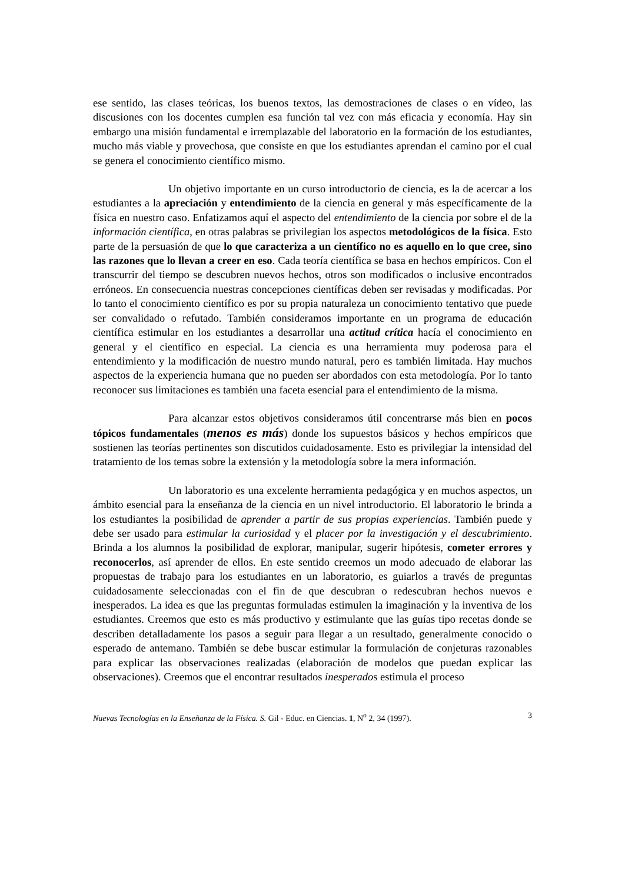ese sentido, las clases teóricas, los buenos textos, las demostraciones de clases o en vídeo, las discusiones con los docentes cumplen esa función tal vez con más eficacia y economía. Hay sin embargo una misión fundamental e irremplazable del laboratorio en la formación de los estudiantes, mucho más viable y provechosa, que consiste en que los estudiantes aprendan el camino por el cual se genera el conocimiento científico mismo.
Un objetivo importante en un curso introductorio de ciencia, es la de acercar a los estudiantes a la apreciación y entendimiento de la ciencia en general y más específicamente de la física en nuestro caso. Enfatizamos aquí el aspecto del entendimiento de la ciencia por sobre el de la información científica, en otras palabras se privilegian los aspectos metodológicos de la física. Esto parte de la persuasión de que lo que caracteriza a un científico no es aquello en lo que cree, sino las razones que lo llevan a creer en eso. Cada teoría científica se basa en hechos empíricos. Con el transcurrir del tiempo se descubren nuevos hechos, otros son modificados o inclusive encontrados erróneos. En consecuencia nuestras concepciones científicas deben ser revisadas y modificadas. Por lo tanto el conocimiento científico es por su propia naturaleza un conocimiento tentativo que puede ser convalidado o refutado. También consideramos importante en un programa de educación científica estimular en los estudiantes a desarrollar una actitud crítica hacía el conocimiento en general y el científico en especial. La ciencia es una herramienta muy poderosa para el entendimiento y la modificación de nuestro mundo natural, pero es también limitada. Hay muchos aspectos de la experiencia humana que no pueden ser abordados con esta metodología. Por lo tanto reconocer sus limitaciones es también una faceta esencial para el entendimiento de la misma.
Para alcanzar estos objetivos consideramos útil concentrarse más bien en pocos tópicos fundamentales (menos es más) donde los supuestos básicos y hechos empíricos que sostienen las teorías pertinentes son discutidos cuidadosamente. Esto es privilegiar la intensidad del tratamiento de los temas sobre la extensión y la metodología sobre la mera información.
Un laboratorio es una excelente herramienta pedagógica y en muchos aspectos, un ámbito esencial para la enseñanza de la ciencia en un nivel introductorio. El laboratorio le brinda a los estudiantes la posibilidad de aprender a partir de sus propias experiencias. También puede y debe ser usado para estimular la curiosidad y el placer por la investigación y el descubrimiento. Brinda a los alumnos la posibilidad de explorar, manipular, sugerir hipótesis, cometer errores y reconocerlos, así aprender de ellos. En este sentido creemos un modo adecuado de elaborar las propuestas de trabajo para los estudiantes en un laboratorio, es guiarlos a través de preguntas cuidadosamente seleccionadas con el fin de que descubran o redescubran hechos nuevos e inesperados. La idea es que las preguntas formuladas estimulen la imaginación y la inventiva de los estudiantes. Creemos que esto es más productivo y estimulante que las guías tipo recetas donde se describen detalladamente los pasos a seguir para llegar a un resultado, generalmente conocido o esperado de antemano. También se debe buscar estimular la formulación de conjeturas razonables para explicar las observaciones realizadas (elaboración de modelos que puedan explicar las observaciones). Creemos que el encontrar resultados inesperados estimula el proceso
Nuevas Tecnologías en la Enseñanza de la Física. S. Gil - Educ. en Ciencias. 1, N<sup>o</sup> 2, 34 (1997). 3